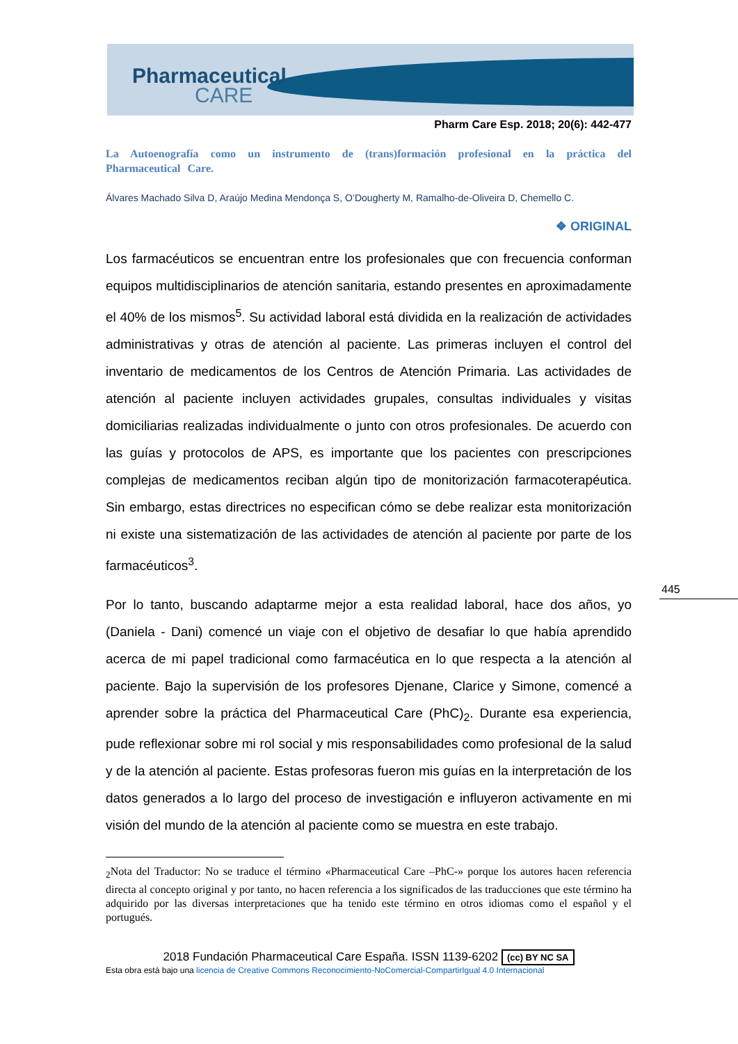Pharmaceutical
CARE
Pharm Care Esp. 2018; 20(6): 442-477
La Autoenografía como un instrumento de (trans)formación profesional en la práctica del Pharmaceutical Care.
Álvares Machado Silva D, Araújo Medina Mendonça S, O’Dougherty M, Ramalho-de-Oliveira D, Chemello C.
❖ ORIGINAL
Los farmacéuticos se encuentran entre los profesionales que con frecuencia conforman equipos multidisciplinarios de atención sanitaria, estando presentes en aproximadamente el 40% de los mismos<sup>5</sup>. Su actividad laboral está dividida en la realización de actividades administrativas y otras de atención al paciente. Las primeras incluyen el control del inventario de medicamentos de los Centros de Atención Primaria. Las actividades de atención al paciente incluyen actividades grupales, consultas individuales y visitas domiciliarias realizadas individualmente o junto con otros profesionales. De acuerdo con las guías y protocolos de APS, es importante que los pacientes con prescripciones complejas de medicamentos reciban algún tipo de monitorización farmacoterapéutica. Sin embargo, estas directrices no especifican cómo se debe realizar esta monitorización ni existe una sistematización de las actividades de atención al paciente por parte de los farmacéuticos<sup>3</sup>.
Por lo tanto, buscando adaptarme mejor a esta realidad laboral, hace dos años, yo (Daniela - Dani) comencé un viaje con el objetivo de desafiar lo que había aprendido acerca de mi papel tradicional como farmacéutica en lo que respecta a la atención al paciente. Bajo la supervisión de los profesores Djenane, Clarice y Simone, comencé a aprender sobre la práctica del Pharmaceutical Care (PhC)<sub>2</sub>. Durante esa experiencia, pude reflexionar sobre mi rol social y mis responsabilidades como profesional de la salud y de la atención al paciente. Estas profesoras fueron mis guías en la interpretación de los datos generados a lo largo del proceso de investigación e influyeron activamente en mi visión del mundo de la atención al paciente como se muestra en este trabajo.
<sub>2</sub>Nota del Traductor: No se traduce el término «Pharmaceutical Care –PhC-» porque los autores hacen referencia directa al concepto original y por tanto, no hacen referencia a los significados de las traducciones que este término ha adquirido por las diversas interpretaciones que ha tenido este término en otros idiomas como el español y el portugués.
2018 Fundación Pharmaceutical Care España. ISSN 1139-6202 (cc) BY NC SA
Esta obra está bajo una licencia de Creative Commons Reconocimiento-NoComercial-CompartirIgual 4.0 Internacional
445